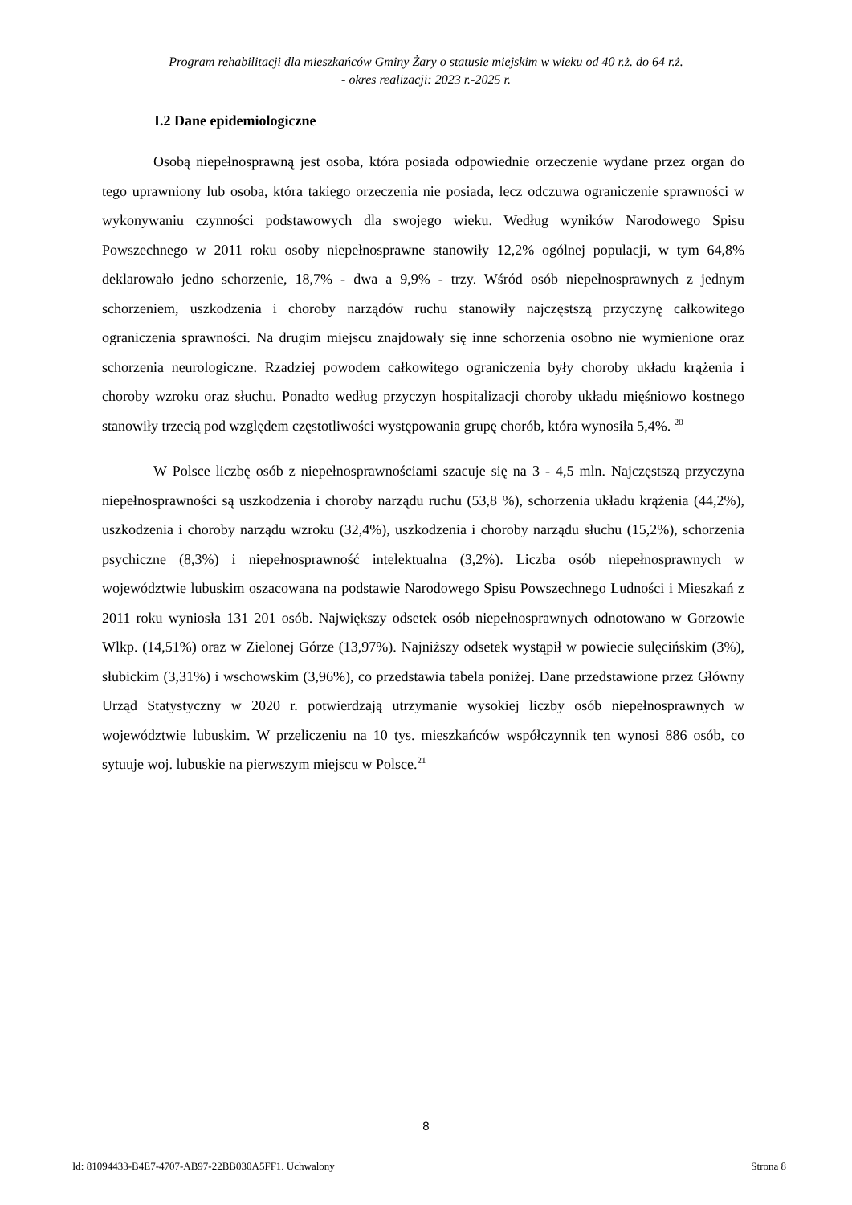Program rehabilitacji dla mieszkańców Gminy Żary o statusie miejskim w wieku od 40 r.ż. do 64 r.ż.
- okres realizacji: 2023 r.-2025 r.
I.2 Dane epidemiologiczne
Osobą niepełnosprawną jest osoba, która posiada odpowiednie orzeczenie wydane przez organ do tego uprawniony lub osoba, która takiego orzeczenia nie posiada, lecz odczuwa ograniczenie sprawności w wykonywaniu czynności podstawowych dla swojego wieku. Według wyników Narodowego Spisu Powszechnego w 2011 roku osoby niepełnosprawne stanowiły 12,2% ogólnej populacji, w tym 64,8% deklarowało jedno schorzenie, 18,7% - dwa a 9,9% - trzy. Wśród osób niepełnosprawnych z jednym schorzeniem, uszkodzenia i choroby narządów ruchu stanowiły najczęstszą przyczynę całkowitego ograniczenia sprawności. Na drugim miejscu znajdowały się inne schorzenia osobno nie wymienione oraz schorzenia neurologiczne. Rzadziej powodem całkowitego ograniczenia były choroby układu krążenia i choroby wzroku oraz słuchu. Ponadto według przyczyn hospitalizacji choroby układu mięśniowo kostnego stanowiły trzecią pod względem częstotliwości występowania grupę chorób, która wynosiła 5,4%. <sup>20</sup>
W Polsce liczbę osób z niepełnosprawnościami szacuje się na 3 - 4,5 mln. Najczęstszą przyczyna niepełnosprawności są uszkodzenia i choroby narządu ruchu (53,8 %), schorzenia układu krążenia (44,2%), uszkodzenia i choroby narządu wzroku (32,4%), uszkodzenia i choroby narządu słuchu (15,2%), schorzenia psychiczne (8,3%) i niepełnosprawność intelektualna (3,2%). Liczba osób niepełnosprawnych w województwie lubuskim oszacowana na podstawie Narodowego Spisu Powszechnego Ludności i Mieszkań z 2011 roku wyniosła 131 201 osób. Największy odsetek osób niepełnosprawnych odnotowano w Gorzowie Wlkp. (14,51%) oraz w Zielonej Górze (13,97%). Najniższy odsetek wystąpił w powiecie sulęcińskim (3%), słubickim (3,31%) i wschowskim (3,96%), co przedstawia tabela poniżej. Dane przedstawione przez Główny Urząd Statystyczny w 2020 r. potwierdzają utrzymanie wysokiej liczby osób niepełnosprawnych w województwie lubuskim. W przeliczeniu na 10 tys. mieszkańców współczynnik ten wynosi 886 osób, co sytuuje woj. lubuskie na pierwszym miejscu w Polsce.<sup>21</sup>
8
Id: 81094433-B4E7-4707-AB97-22BB030A5FF1. Uchwalony Strona 8